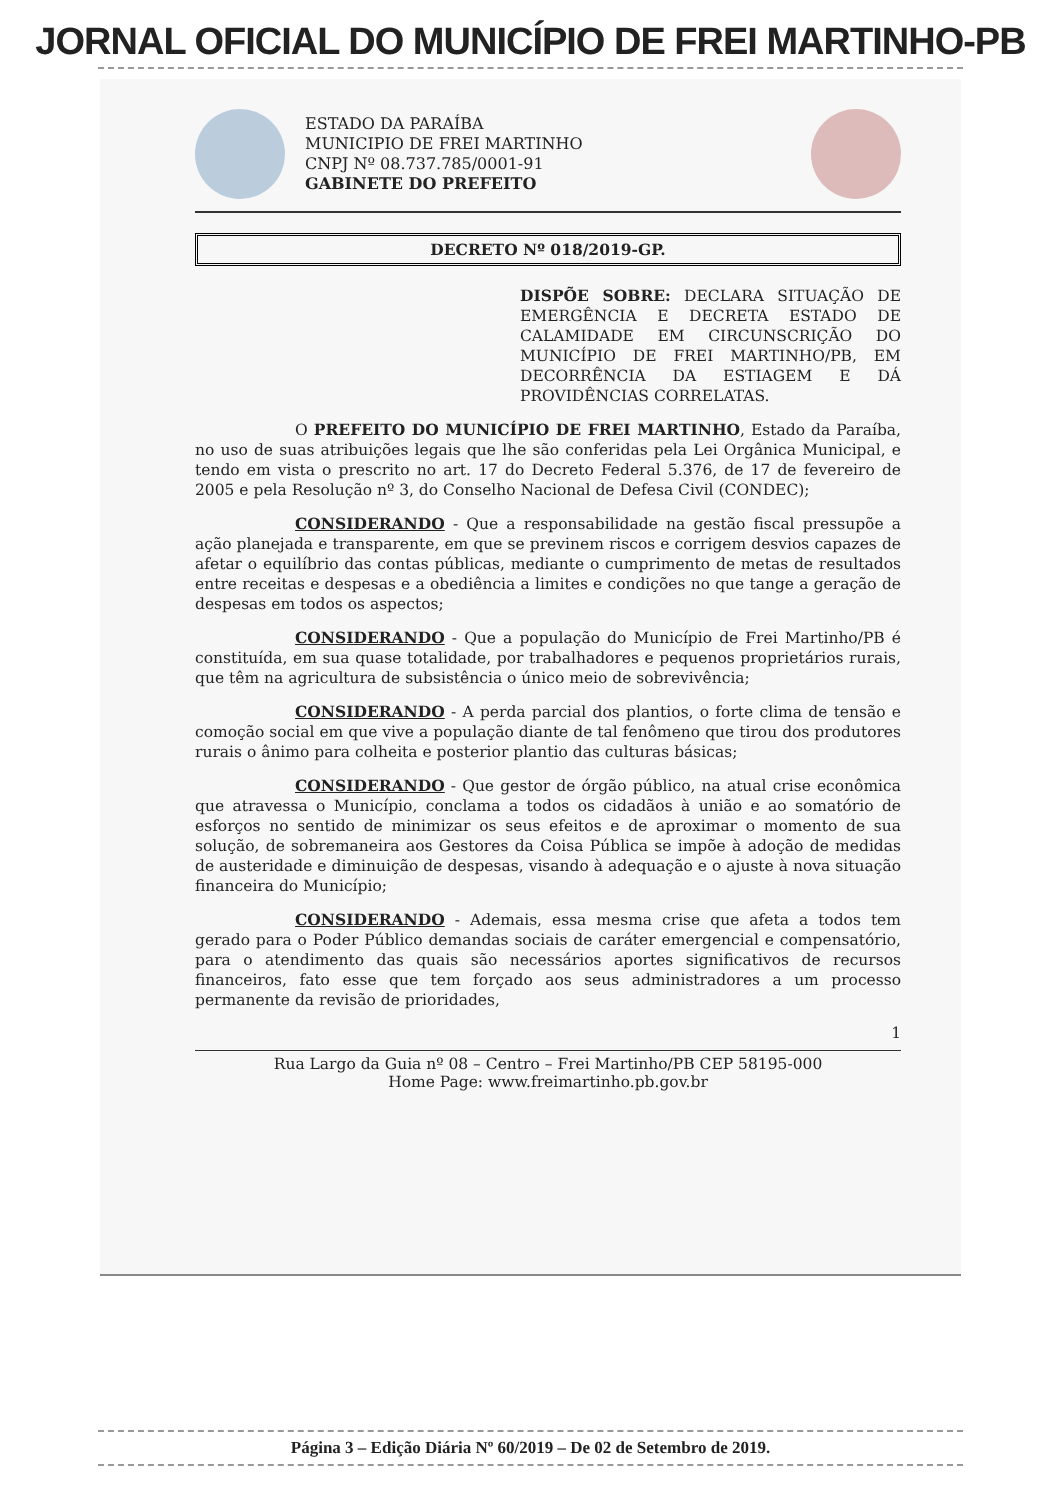JORNAL OFICIAL DO MUNICÍPIO DE FREI MARTINHO-PB
ESTADO DA PARAÍBA
MUNICIPIO DE FREI MARTINHO
CNPJ Nº 08.737.785/0001-91
GABINETE DO PREFEITO
DECRETO Nº 018/2019-GP.
DISPÕE SOBRE: DECLARA SITUAÇÃO DE EMERGÊNCIA E DECRETA ESTADO DE CALAMIDADE EM CIRCUNSCRIÇÃO DO MUNICÍPIO DE FREI MARTINHO/PB, EM DECORRÊNCIA DA ESTIAGEM E DÁ PROVIDÊNCIAS CORRELATAS.
O PREFEITO DO MUNICÍPIO DE FREI MARTINHO, Estado da Paraíba, no uso de suas atribuições legais que lhe são conferidas pela Lei Orgânica Municipal, e tendo em vista o prescrito no art. 17 do Decreto Federal 5.376, de 17 de fevereiro de 2005 e pela Resolução nº 3, do Conselho Nacional de Defesa Civil (CONDEC);
CONSIDERANDO - Que a responsabilidade na gestão fiscal pressupõe a ação planejada e transparente, em que se previnem riscos e corrigem desvios capazes de afetar o equilíbrio das contas públicas, mediante o cumprimento de metas de resultados entre receitas e despesas e a obediência a limites e condições no que tange a geração de despesas em todos os aspectos;
CONSIDERANDO - Que a população do Município de Frei Martinho/PB é constituída, em sua quase totalidade, por trabalhadores e pequenos proprietários rurais, que têm na agricultura de subsistência o único meio de sobrevivência;
CONSIDERANDO - A perda parcial dos plantios, o forte clima de tensão e comoção social em que vive a população diante de tal fenômeno que tirou dos produtores rurais o ânimo para colheita e posterior plantio das culturas básicas;
CONSIDERANDO - Que gestor de órgão público, na atual crise econômica que atravessa o Município, conclama a todos os cidadãos à união e ao somatório de esforços no sentido de minimizar os seus efeitos e de aproximar o momento de sua solução, de sobremaneira aos Gestores da Coisa Pública se impõe à adoção de medidas de austeridade e diminuição de despesas, visando à adequação e o ajuste à nova situação financeira do Município;
CONSIDERANDO - Ademais, essa mesma crise que afeta a todos tem gerado para o Poder Público demandas sociais de caráter emergencial e compensatório, para o atendimento das quais são necessários aportes significativos de recursos financeiros, fato esse que tem forçado aos seus administradores a um processo permanente da revisão de prioridades,
1
Rua Largo da Guia nº 08 – Centro – Frei Martinho/PB CEP 58195-000
Home Page: www.freimartinho.pb.gov.br
Página 3 – Edição Diária Nº 60/2019 – De 02 de Setembro de 2019.